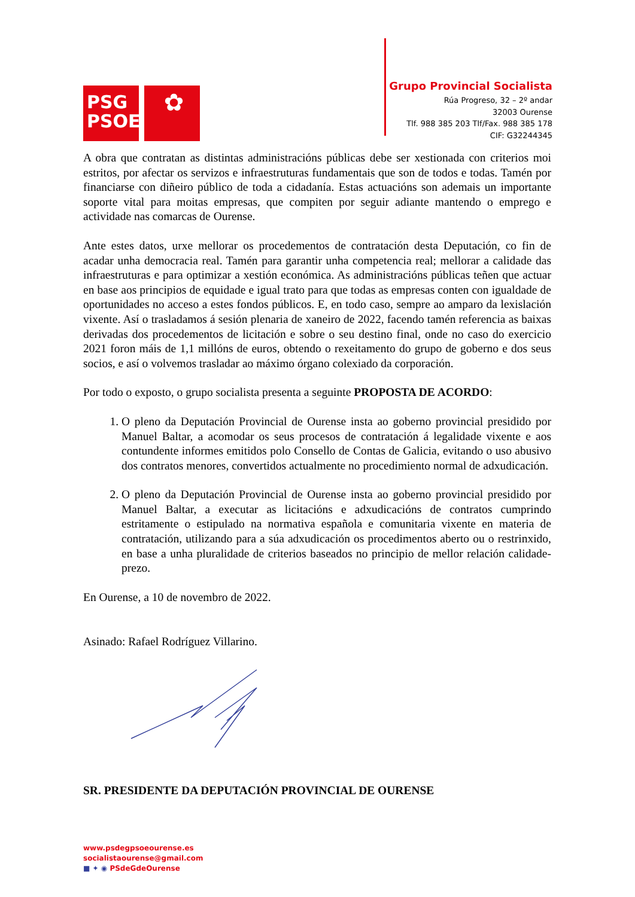PSG
PSOE
✿
Grupo Provincial Socialista
Rúa Progreso, 32 – 2º andar
32003 Ourense
Tlf. 988 385 203 Tlf/Fax. 988 385 178
CIF: G32244345
A obra que contratan as distintas administracións públicas debe ser xestionada con criterios moi estritos, por afectar os servizos e infraestruturas fundamentais que son de todos e todas. Tamén por financiarse con diñeiro público de toda a cidadanía. Estas actuacións son ademais un importante soporte vital para moitas empresas, que compiten por seguir adiante mantendo o emprego e actividade nas comarcas de Ourense.
Ante estes datos, urxe mellorar os procedementos de contratación desta Deputación, co fin de acadar unha democracia real. Tamén para garantir unha competencia real; mellorar a calidade das infraestruturas e para optimizar a xestión económica. As administracións públicas teñen que actuar en base aos principios de equidade e igual trato para que todas as empresas conten con igualdade de oportunidades no acceso a estes fondos públicos. E, en todo caso, sempre ao amparo da lexislación vixente. Así o trasladamos á sesión plenaria de xaneiro de 2022, facendo tamén referencia as baixas derivadas dos procedementos de licitación e sobre o seu destino final, onde no caso do exercicio 2021 foron máis de 1,1 millóns de euros, obtendo o rexeitamento do grupo de goberno e dos seus socios, e así o volvemos trasladar ao máximo órgano colexiado da corporación.
Por todo o exposto, o grupo socialista presenta a seguinte PROPOSTA DE ACORDO:
1. O pleno da Deputación Provincial de Ourense insta ao goberno provincial presidido por Manuel Baltar, a acomodar os seus procesos de contratación á legalidade vixente e aos contundente informes emitidos polo Consello de Contas de Galicia, evitando o uso abusivo dos contratos menores, convertidos actualmente no procedimiento normal de adxudicación.
2. O pleno da Deputación Provincial de Ourense insta ao goberno provincial presidido por Manuel Baltar, a executar as licitacións e adxudicacións de contratos cumprindo estritamente o estipulado na normativa española e comunitaria vixente en materia de contratación, utilizando para a súa adxudicación os procedimentos aberto ou o restrinxido, en base a unha pluralidade de criterios baseados no principio de mellor relación calidade-prezo.
En Ourense, a 10 de novembro de 2022.
Asinado: Rafael Rodríguez Villarino.
SR. PRESIDENTE DA DEPUTACIÓN PROVINCIAL DE OURENSE
www.psdegpsoeourense.es
socialistaourense@gmail.com
■ ✦ ◉ PSdeGdeOurense